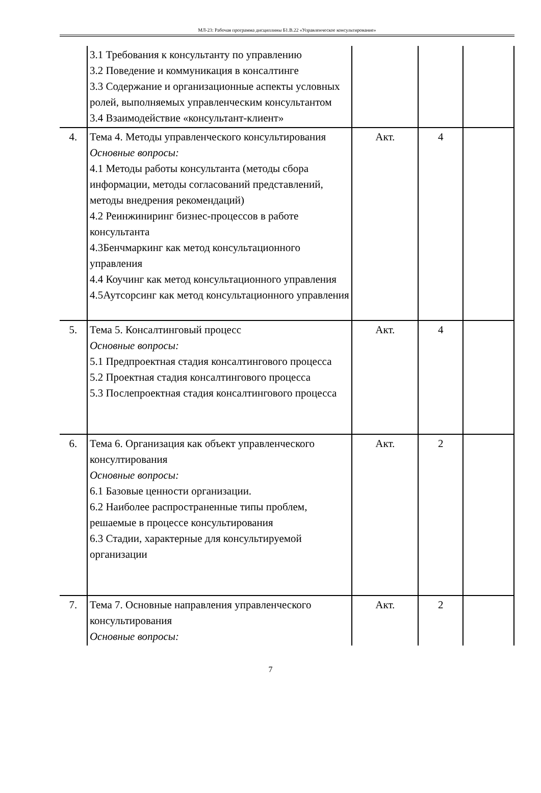МЛ-23: Рабочая программа дисциплины Б1.В.22 «Управленческое консультирование»
| | 3.1 Требования к консультанту по управлению 3.2 Поведение и коммуникация в консалтинге 3.3 Содержание и организационные аспекты условных ролей, выполняемых управленческим консультантом 3.4 Взаимодействие «консультант-клиент» | | | |
| 4. | Тема 4. Методы управленческого консультирования Основные вопросы: 4.1 Методы работы консультанта (методы сбора информации, методы согласований представлений, методы внедрения рекомендаций) 4.2 Реинжиниринг бизнес-процессов в работе консультанта 4.3Бенчмаркинг как метод консультационного управления 4.4 Коучинг как метод консультационного управления 4.5Аутсорсинг как метод консультационного управления | Акт. | 4 | |
| 5. | Тема 5. Консалтинговый процесс Основные вопросы: 5.1 Предпроектная стадия консалтингового процесса 5.2 Проектная стадия консалтингового процесса 5.3 Послепроектная стадия консалтингового процесса | Акт. | 4 | |
| 6. | Тема 6. Организация как объект управленческого консултирования Основные вопросы: 6.1 Базовые ценности организации. 6.2 Наиболее распространенные типы проблем, решаемые в процессе консультирования 6.3 Стадии, характерные для консультируемой организации | Акт. | 2 | |
| 7. | Тема 7. Основные направления управленческого консультирования Основные вопросы: | Акт. | 2 | |
7